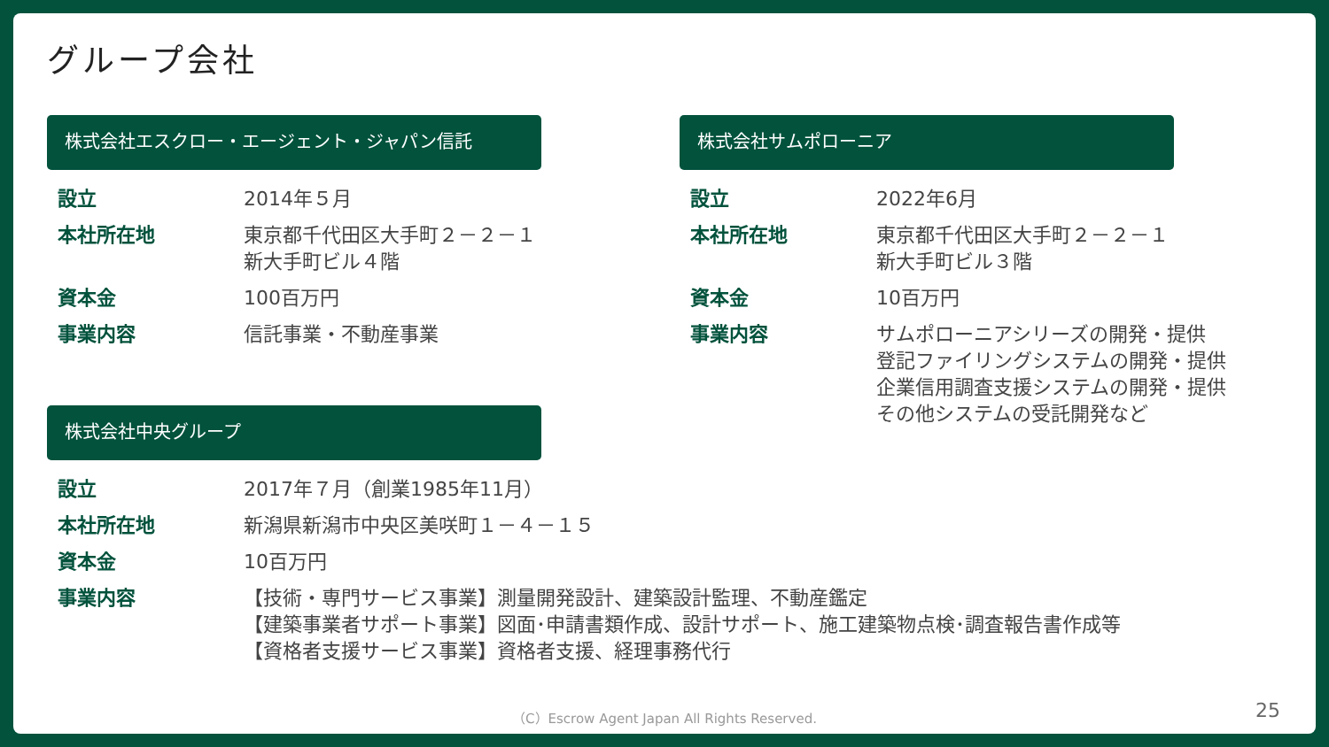グループ会社
株式会社エスクロー・エージェント・ジャパン信託
| 設立 | 2014年５月 |
| 本社所在地 | 東京都千代田区大手町２－２－１ 新大手町ビル４階 |
| 資本金 | 100百万円 |
| 事業内容 | 信託事業・不動産事業 |
株式会社サムポローニア
| 設立 | 2022年6月 |
| 本社所在地 | 東京都千代田区大手町２－２－１ 新大手町ビル３階 |
| 資本金 | 10百万円 |
| 事業内容 | サムポローニアシリーズの開発・提供 登記ファイリングシステムの開発・提供 企業信用調査支援システムの開発・提供 その他システムの受託開発など |
株式会社中央グループ
| 設立 | 2017年７月（創業1985年11月） |
| 本社所在地 | 新潟県新潟市中央区美咲町１－４－１５ |
| 資本金 | 10百万円 |
| 事業内容 | 【技術・専門サービス事業】測量開発設計、建築設計監理、不動産鑑定 【建築事業者サポート事業】図面･申請書類作成、設計サポート、施工建築物点検･調査報告書作成等 【資格者支援サービス事業】資格者支援、経理事務代行 |
（C）Escrow Agent Japan All Rights Reserved.
25